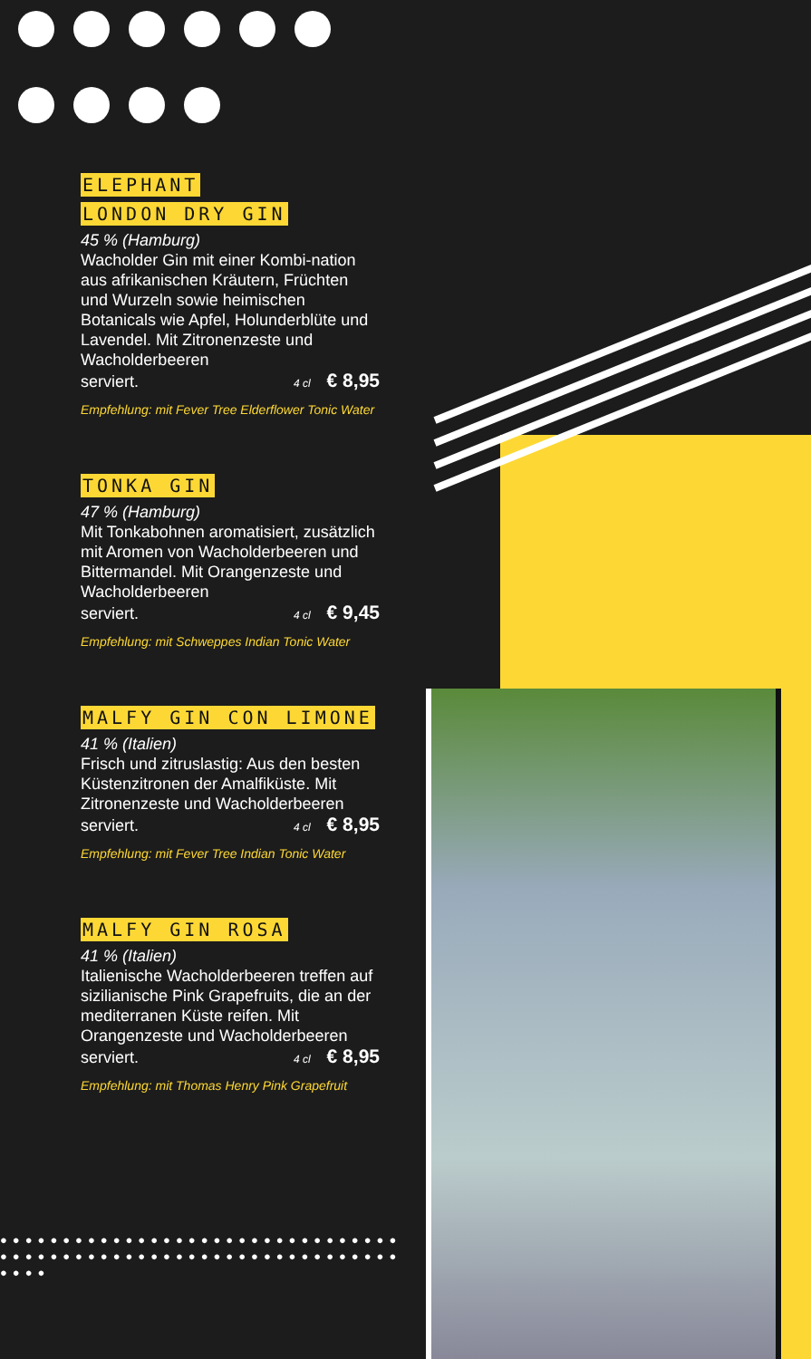ELEPHANT
LONDON DRY GIN
45 % (Hamburg)
Wacholder Gin mit einer Kombi-nation aus afrikanischen Kräutern, Früchten und Wurzeln sowie heimischen Botanicals wie Apfel, Holunderblüte und Lavendel. Mit Zitronenzeste und Wacholderbeeren
serviert.
4 cl € 8,95
Empfehlung: mit Fever Tree Elderflower Tonic Water
TONKA GIN
47 % (Hamburg)
Mit Tonkabohnen aromatisiert, zusätzlich mit Aromen von Wacholderbeeren und Bittermandel. Mit Orangenzeste und Wacholderbeeren
serviert.
4 cl € 9,45
Empfehlung: mit Schweppes Indian Tonic Water
MALFY GIN CON LIMONE
41 % (Italien)
Frisch und zitruslastig: Aus den besten Küstenzitronen der Amalfiküste. Mit Zitronenzeste und Wacholderbeeren
serviert.
4 cl € 8,95
Empfehlung: mit Fever Tree Indian Tonic Water
MALFY GIN ROSA
41 % (Italien)
Italienische Wacholderbeeren treffen auf sizilianische Pink Grapefruits, die an der mediterranen Küste reifen. Mit Orangenzeste und Wacholderbeeren
serviert.
4 cl € 8,95
Empfehlung: mit Thomas Henry Pink Grapefruit
●●●●●●●●●●●●●●●●●●●●●●●●●●●●●●●●●●●●●●●●●●●●●●●●●●●●●●●●●●●●●●●●●●●●